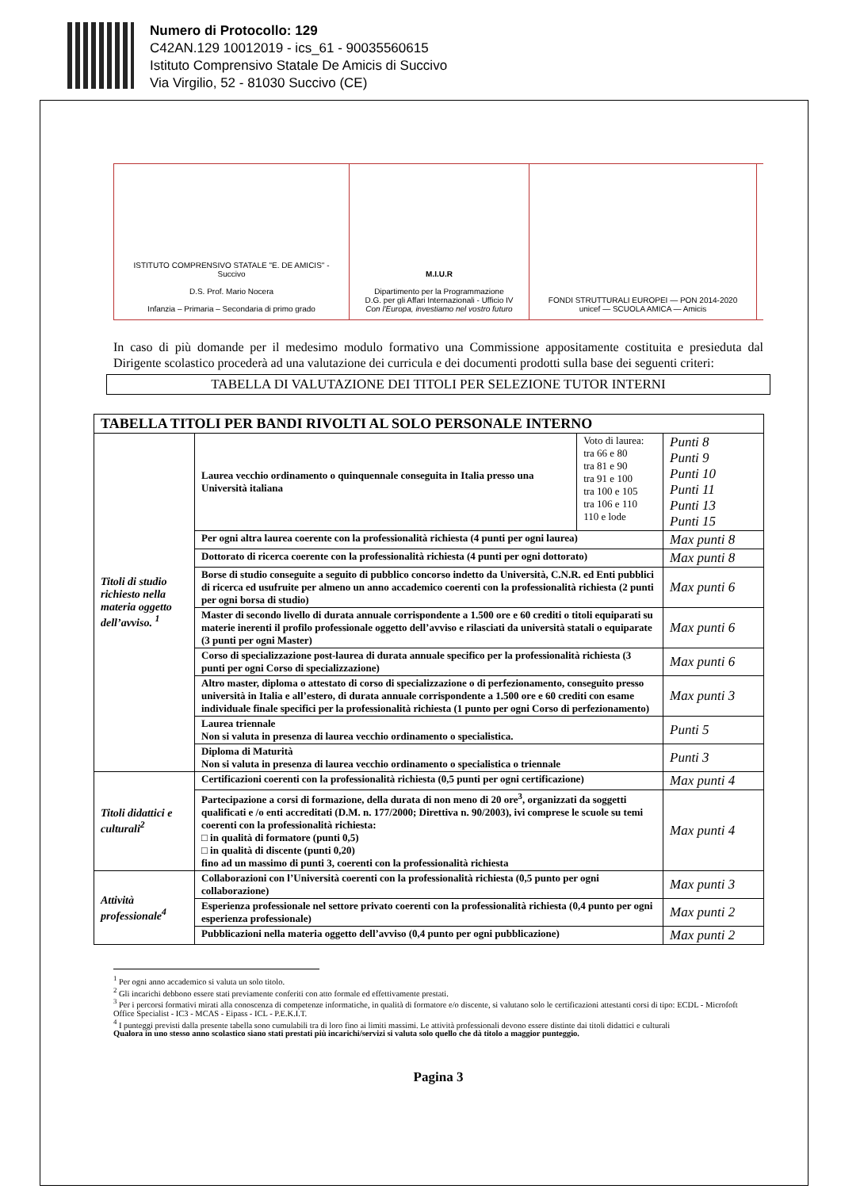Numero di Protocollo: 129
C42AN.129 10012019 - ics_61 - 90035560615
Istituto Comprensivo Statale De Amicis di Succivo
Via Virgilio, 52 - 81030 Succivo (CE)
ISTITUTO COMPRENSIVO STATALE "E. DE AMICIS" - Succivo
D.S. Prof. Mario Nocera
Infanzia – Primaria – Secondaria di primo grado
M.I.U.R
Dipartimento per la Programmazione
D.G. per gli Affari Internazionali - Ufficio IV
Con l'Europa, investiamo nel vostro futuro
FONDI STRUTTURALI EUROPEI — PON 2014-2020
unicef — SCUOLA AMICA — Amicis
In caso di più domande per il medesimo modulo formativo una Commissione appositamente costituita e presieduta dal Dirigente scolastico procederà ad una valutazione dei curricula e dei documenti prodotti sulla base dei seguenti criteri:
TABELLA DI VALUTAZIONE DEI TITOLI PER SELEZIONE TUTOR INTERNI
| TABELLA TITOLI PER BANDI RIVOLTI AL SOLO PERSONALE INTERNO | | | |
| --- | --- | --- | --- |
| Titoli di studio richiesto nella materia oggetto dell’avviso. <sup>1</sup> | Laurea vecchio ordinamento o quinquennale conseguita in Italia presso una Università italiana | Voto di laurea: tra 66 e 80 tra 81 e 90 tra 91 e 100 tra 100 e 105 tra 106 e 110 110 e lode | Punti 8 Punti 9 Punti 10 Punti 11 Punti 13 Punti 15 |
| | Per ogni altra laurea coerente con la professionalità richiesta (4 punti per ogni laurea) | | Max punti 8 |
| | Dottorato di ricerca coerente con la professionalità richiesta (4 punti per ogni dottorato) | | Max punti 8 |
| | Borse di studio conseguite a seguito di pubblico concorso indetto da Università, C.N.R. ed Enti pubblici di ricerca ed usufruite per almeno un anno accademico coerenti con la professionalità richiesta (2 punti per ogni borsa di studio) | | Max punti 6 |
| | Master di secondo livello di durata annuale corrispondente a 1.500 ore e 60 crediti o titoli equiparati su materie inerenti il profilo professionale oggetto dell’avviso e rilasciati da università statali o equiparate (3 punti per ogni Master) | | Max punti 6 |
| | Corso di specializzazione post-laurea di durata annuale specifico per la professionalità richiesta (3 punti per ogni Corso di specializzazione) | | Max punti 6 |
| | Altro master, diploma o attestato di corso di specializzazione o di perfezionamento, conseguito presso università in Italia e all’estero, di durata annuale corrispondente a 1.500 ore e 60 crediti con esame individuale finale specifici per la professionalità richiesta (1 punto per ogni Corso di perfezionamento) | | Max punti 3 |
| | Laurea triennale Non si valuta in presenza di laurea vecchio ordinamento o specialistica. | | Punti 5 |
| | Diploma di Maturità Non si valuta in presenza di laurea vecchio ordinamento o specialistica o triennale | | Punti 3 |
| Titoli didattici e culturali<sup>2</sup> | Certificazioni coerenti con la professionalità richiesta (0,5 punti per ogni certificazione) | | Max punti 4 |
| | Partecipazione a corsi di formazione, della durata di non meno di 20 ore<sup>3</sup>, organizzati da soggetti qualificati e /o enti accreditati (D.M. n. 177/2000; Direttiva n. 90/2003), ivi comprese le scuole su temi coerenti con la professionalità richiesta: □ in qualità di formatore (punti 0,5) □ in qualità di discente (punti 0,20) fino ad un massimo di punti 3, coerenti con la professionalità richiesta | | Max punti 4 |
| Attività professionale<sup>4</sup> | Collaborazioni con l’Università coerenti con la professionalità richiesta (0,5 punto per ogni collaborazione) | | Max punti 3 |
| | Esperienza professionale nel settore privato coerenti con la professionalità richiesta (0,4 punto per ogni esperienza professionale) | | Max punti 2 |
| | Pubblicazioni nella materia oggetto dell’avviso (0,4 punto per ogni pubblicazione) | | Max punti 2 |
<sup>1</sup> Per ogni anno accademico si valuta un solo titolo.
<sup>2</sup> Gli incarichi debbono essere stati previamente conferiti con atto formale ed effettivamente prestati.
<sup>3</sup> Per i percorsi formativi mirati alla conoscenza di competenze informatiche, in qualità di formatore e/o discente, si valutano solo le certificazioni attestanti corsi di tipo: ECDL - Microfoft Office Specialist - IC3 - MCAS - Eipass - ICL - P.E.K.I.T.
<sup>4</sup> I punteggi previsti dalla presente tabella sono cumulabili tra di loro fino ai limiti massimi. Le attività professionali devono essere distinte dai titoli didattici e culturali
Qualora in uno stesso anno scolastico siano stati prestati più incarichi/servizi si valuta solo quello che dà titolo a maggior punteggio.
Pagina 3